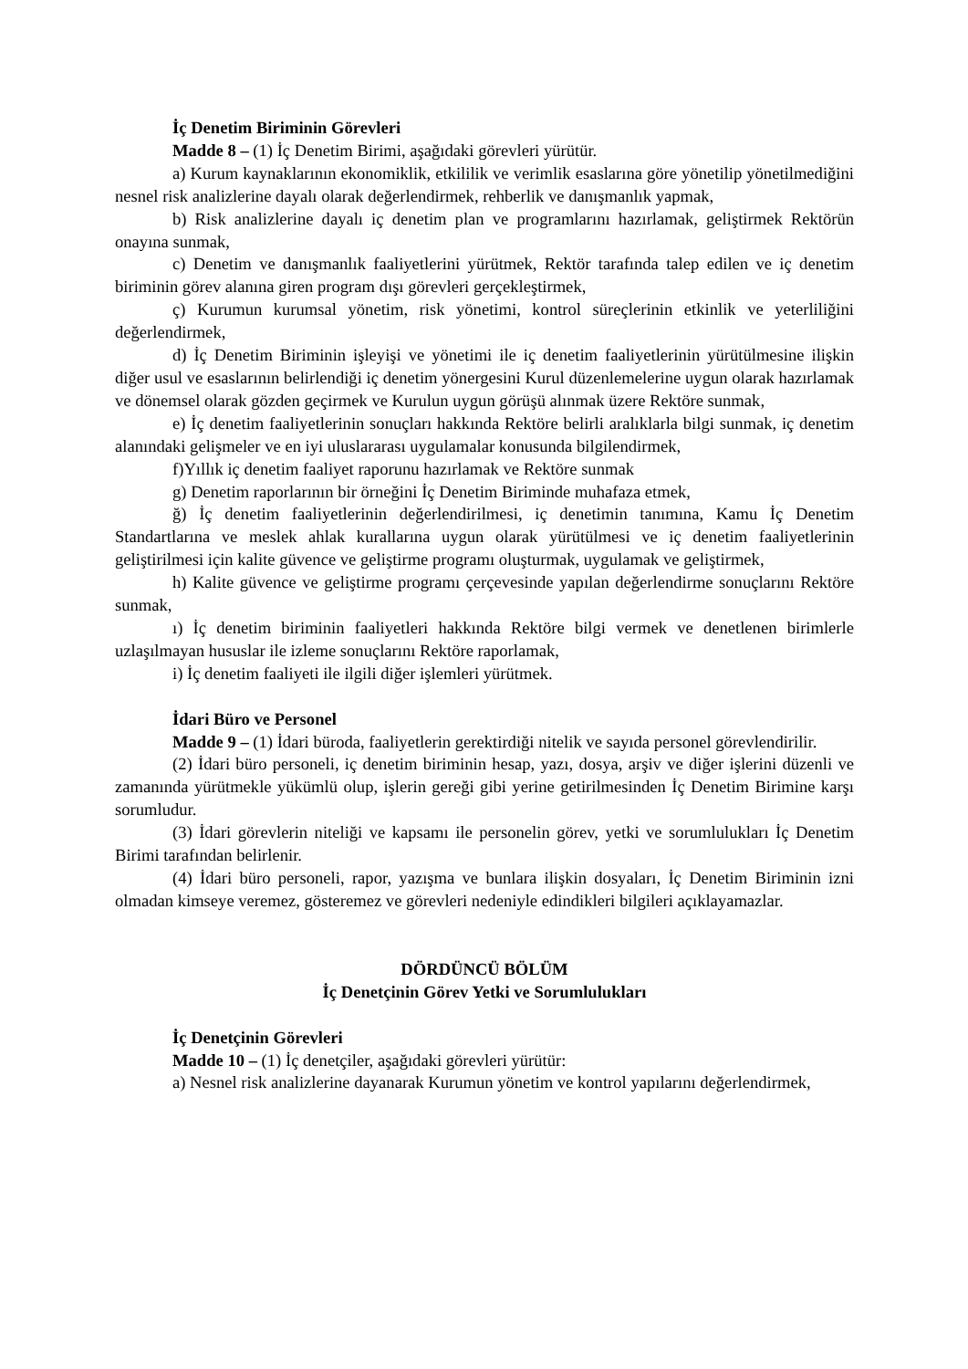İç Denetim Biriminin Görevleri
Madde 8 – (1) İç Denetim Birimi, aşağıdaki görevleri yürütür.
a) Kurum kaynaklarının ekonomiklik, etkililik ve verimlik esaslarına göre yönetilip yönetilmediğini nesnel risk analizlerine dayalı olarak değerlendirmek, rehberlik ve danışmanlık yapmak,
b) Risk analizlerine dayalı iç denetim plan ve programlarını hazırlamak, geliştirmek Rektörün onayına sunmak,
c) Denetim ve danışmanlık faaliyetlerini yürütmek, Rektör tarafında talep edilen ve iç denetim biriminin görev alanına giren program dışı görevleri gerçekleştirmek,
ç) Kurumun kurumsal yönetim, risk yönetimi, kontrol süreçlerinin etkinlik ve yeterliliğini değerlendirmek,
d) İç Denetim Biriminin işleyişi ve yönetimi ile iç denetim faaliyetlerinin yürütülmesine ilişkin diğer usul ve esaslarının belirlendiği iç denetim yönergesini Kurul düzenlemelerine uygun olarak hazırlamak ve dönemsel olarak gözden geçirmek ve Kurulun uygun görüşü alınmak üzere Rektöre sunmak,
e) İç denetim faaliyetlerinin sonuçları hakkında Rektöre belirli aralıklarla bilgi sunmak, iç denetim alanındaki gelişmeler ve en iyi uluslararası uygulamalar konusunda bilgilendirmek,
f)Yıllık iç denetim faaliyet raporunu hazırlamak ve Rektöre sunmak
g) Denetim raporlarının bir örneğini İç Denetim Biriminde muhafaza etmek,
ğ) İç denetim faaliyetlerinin değerlendirilmesi, iç denetimin tanımına, Kamu İç Denetim Standartlarına ve meslek ahlak kurallarına uygun olarak yürütülmesi ve iç denetim faaliyetlerinin geliştirilmesi için kalite güvence ve geliştirme programı oluşturmak, uygulamak ve geliştirmek,
h) Kalite güvence ve geliştirme programı çerçevesinde yapılan değerlendirme sonuçlarını Rektöre sunmak,
ı) İç denetim biriminin faaliyetleri hakkında Rektöre bilgi vermek ve denetlenen birimlerle uzlaşılmayan hususlar ile izleme sonuçlarını Rektöre raporlamak,
i) İç denetim faaliyeti ile ilgili diğer işlemleri yürütmek.
İdari Büro ve Personel
Madde 9 – (1) İdari büroda, faaliyetlerin gerektirdiği nitelik ve sayıda personel görevlendirilir.
(2) İdari büro personeli, iç denetim biriminin hesap, yazı, dosya, arşiv ve diğer işlerini düzenli ve zamanında yürütmekle yükümlü olup, işlerin gereği gibi yerine getirilmesinden İç Denetim Birimine karşı sorumludur.
(3) İdari görevlerin niteliği ve kapsamı ile personelin görev, yetki ve sorumlulukları İç Denetim Birimi tarafından belirlenir.
(4) İdari büro personeli, rapor, yazışma ve bunlara ilişkin dosyaları, İç Denetim Biriminin izni olmadan kimseye veremez, gösteremez ve görevleri nedeniyle edindikleri bilgileri açıklayamazlar.
DÖRDÜNCÜ BÖLÜM
İç Denetçinin Görev Yetki ve Sorumlulukları
İç Denetçinin Görevleri
Madde 10 – (1) İç denetçiler, aşağıdaki görevleri yürütür:
a) Nesnel risk analizlerine dayanarak Kurumun yönetim ve kontrol yapılarını değerlendirmek,